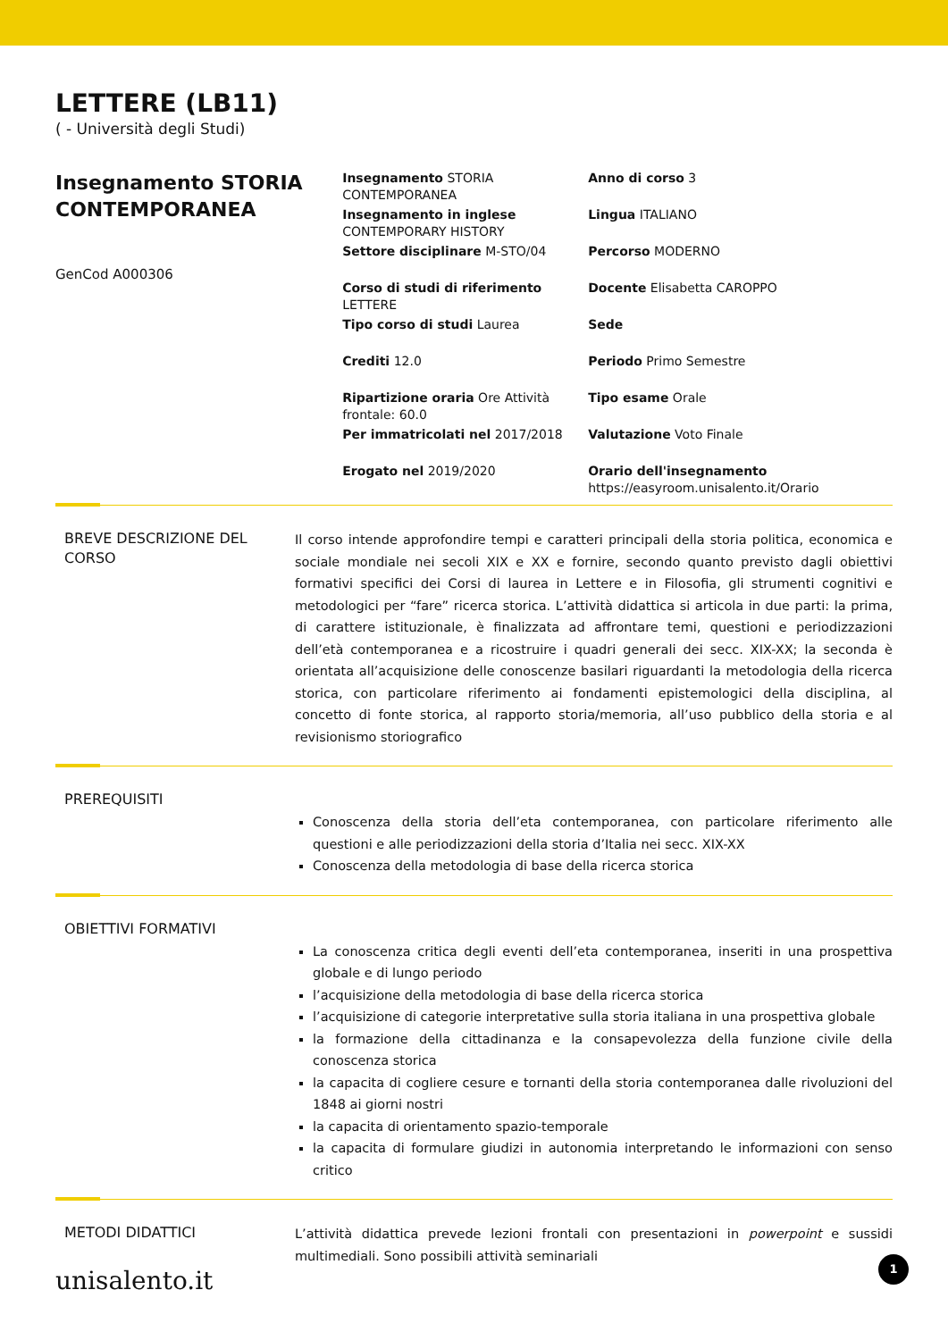LETTERE (LB11)
( - Università degli Studi)
Insegnamento STORIA CONTEMPORANEA
GenCod A000306
Insegnamento STORIA CONTEMPORANEA
Anno di corso 3
Insegnamento in inglese CONTEMPORARY HISTORY
Lingua ITALIANO
Settore disciplinare M-STO/04
Percorso MODERNO
Corso di studi di riferimento LETTERE
Docente Elisabetta CAROPPO
Tipo corso di studi Laurea
Sede
Crediti 12.0
Periodo Primo Semestre
Ripartizione oraria Ore Attività frontale: 60.0
Tipo esame Orale
Per immatricolati nel 2017/2018
Valutazione Voto Finale
Erogato nel 2019/2020
Orario dell'insegnamento https://easyroom.unisalento.it/Orario
BREVE DESCRIZIONE DEL CORSO
Il corso intende approfondire tempi e caratteri principali della storia politica, economica e sociale mondiale nei secoli XIX e XX e fornire, secondo quanto previsto dagli obiettivi formativi specifici dei Corsi di laurea in Lettere e in Filosofia, gli strumenti cognitivi e metodologici per “fare” ricerca storica. L’attività didattica si articola in due parti: la prima, di carattere istituzionale, è finalizzata ad affrontare temi, questioni e periodizzazioni dell’età contemporanea e a ricostruire i quadri generali dei secc. XIX-XX; la seconda è orientata all’acquisizione delle conoscenze basilari riguardanti la metodologia della ricerca storica, con particolare riferimento ai fondamenti epistemologici della disciplina, al concetto di fonte storica, al rapporto storia/memoria, all’uso pubblico della storia e al revisionismo storiografico
PREREQUISITI
Conoscenza della storia dell’eta contemporanea, con particolare riferimento alle questioni e alle periodizzazioni della storia d’Italia nei secc. XIX-XX
Conoscenza della metodologia di base della ricerca storica
OBIETTIVI FORMATIVI
La conoscenza critica degli eventi dell’eta contemporanea, inseriti in una prospettiva globale e di lungo periodo
l’acquisizione della metodologia di base della ricerca storica
l’acquisizione di categorie interpretative sulla storia italiana in una prospettiva globale
la formazione della cittadinanza e la consapevolezza della funzione civile della conoscenza storica
la capacita di cogliere cesure e tornanti della storia contemporanea dalle rivoluzioni del 1848 ai giorni nostri
la capacita di orientamento spazio-temporale
la capacita di formulare giudizi in autonomia interpretando le informazioni con senso critico
METODI DIDATTICI
L’attività didattica prevede lezioni frontali con presentazioni in powerpoint e sussidi multimediali. Sono possibili attività seminariali
unisalento.it 1